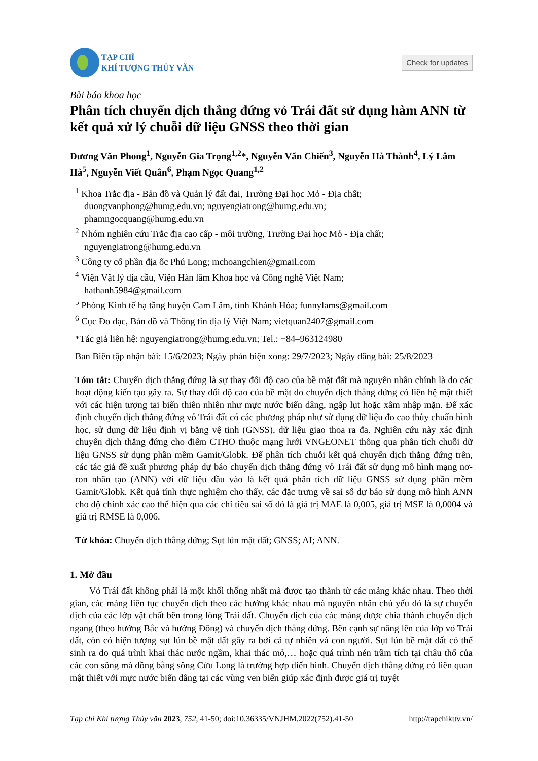TẠP CHÍ
KHÍ TƯỢNG THỦY VĂN
Check for updates
Bài báo khoa học
Phân tích chuyển dịch thẳng đứng vỏ Trái đất sử dụng hàm ANN từ kết quả xử lý chuỗi dữ liệu GNSS theo thời gian
Dương Văn Phong<sup>1</sup>, Nguyễn Gia Trọng<sup>1,2</sup>*, Nguyễn Văn Chiến<sup>3</sup>, Nguyễn Hà Thành<sup>4</sup>, Lý Lâm Hà<sup>5</sup>, Nguyễn Viết Quân<sup>6</sup>, Phạm Ngọc Quang<sup>1,2</sup>
<sup>1</sup> Khoa Trắc địa - Bản đồ và Quản lý đất đai, Trường Đại học Mỏ - Địa chất;
duongvanphong@humg.edu.vn; nguyengiatrong@humg.edu.vn;
phamngocquang@humg.edu.vn
<sup>2</sup> Nhóm nghiên cứu Trắc địa cao cấp - môi trường, Trường Đại học Mỏ - Địa chất;
nguyengiatrong@humg.edu.vn
<sup>3</sup> Công ty cổ phần địa ốc Phú Long; mchoangchien@gmail.com
<sup>4</sup> Viện Vật lý địa cầu, Viện Hàn lâm Khoa học và Công nghệ Việt Nam;
hathanh5984@gmail.com
<sup>5</sup> Phòng Kinh tế hạ tầng huyện Cam Lâm, tỉnh Khánh Hòa; funnylams@gmail.com
<sup>6</sup> Cục Đo đạc, Bản đồ và Thông tin địa lý Việt Nam; vietquan2407@gmail.com
*Tác giả liên hệ: nguyengiatrong@humg.edu.vn; Tel.: +84–963124980
Ban Biên tập nhận bài: 15/6/2023; Ngày phản biện xong: 29/7/2023; Ngày đăng bài: 25/8/2023
Tóm tắt: Chuyển dịch thẳng đứng là sự thay đổi độ cao của bề mặt đất mà nguyên nhân chính là do các hoạt động kiến tạo gây ra. Sự thay đổi độ cao của bề mặt do chuyển dịch thẳng đứng có liên hệ mật thiết với các hiện tượng tai biến thiên nhiên như mực nước biển dâng, ngập lụt hoặc xâm nhập mặn. Để xác định chuyển dịch thẳng đứng vỏ Trái đất có các phương pháp như sử dụng dữ liệu đo cao thủy chuẩn hình học, sử dụng dữ liệu định vị bằng vệ tinh (GNSS), dữ liệu giao thoa ra đa. Nghiên cứu này xác định chuyển dịch thẳng đứng cho điểm CTHO thuộc mạng lưới VNGEONET thông qua phân tích chuỗi dữ liệu GNSS sử dụng phần mềm Gamit/Globk. Để phân tích chuỗi kết quả chuyển dịch thẳng đứng trên, các tác giả đề xuất phương pháp dự báo chuyển dịch thẳng đứng vỏ Trái đất sử dụng mô hình mạng nơ-ron nhân tạo (ANN) với dữ liệu đầu vào là kết quả phân tích dữ liệu GNSS sử dụng phần mềm Gamit/Globk. Kết quả tính thực nghiệm cho thấy, các đặc trưng về sai số dự báo sử dụng mô hình ANN cho độ chính xác cao thể hiện qua các chỉ tiêu sai số đó là giá trị MAE là 0,005, giá trị MSE là 0,0004 và giá trị RMSE là 0,006.
Từ khóa: Chuyển dịch thẳng đứng; Sụt lún mặt đất; GNSS; AI; ANN.
1. Mở đầu
Vỏ Trái đất không phải là một khối thống nhất mà được tạo thành từ các mảng khác nhau. Theo thời gian, các mảng liên tục chuyển dịch theo các hướng khác nhau mà nguyên nhân chủ yếu đó là sự chuyển dịch của các lớp vật chất bên trong lòng Trái đất. Chuyển dịch của các mảng được chia thành chuyển dịch ngang (theo hướng Bắc và hướng Đông) và chuyển dịch thẳng đứng. Bên cạnh sự nâng lên của lớp vỏ Trái đất, còn có hiện tượng sụt lún bề mặt đất gây ra bởi cả tự nhiên và con người. Sụt lún bề mặt đất có thể sinh ra do quá trình khai thác nước ngầm, khai thác mỏ,… hoặc quá trình nén trầm tích tại châu thổ của các con sông mà đồng bằng sông Cửu Long là trường hợp điển hình. Chuyển dịch thẳng đứng có liên quan mật thiết với mực nước biển dâng tại các vùng ven biển giúp xác định được giá trị tuyệt
Tạp chí Khí tượng Thủy văn 2023, 752, 41-50; doi:10.36335/VNJHM.2022(752).41-50 http://tapchikttv.vn/